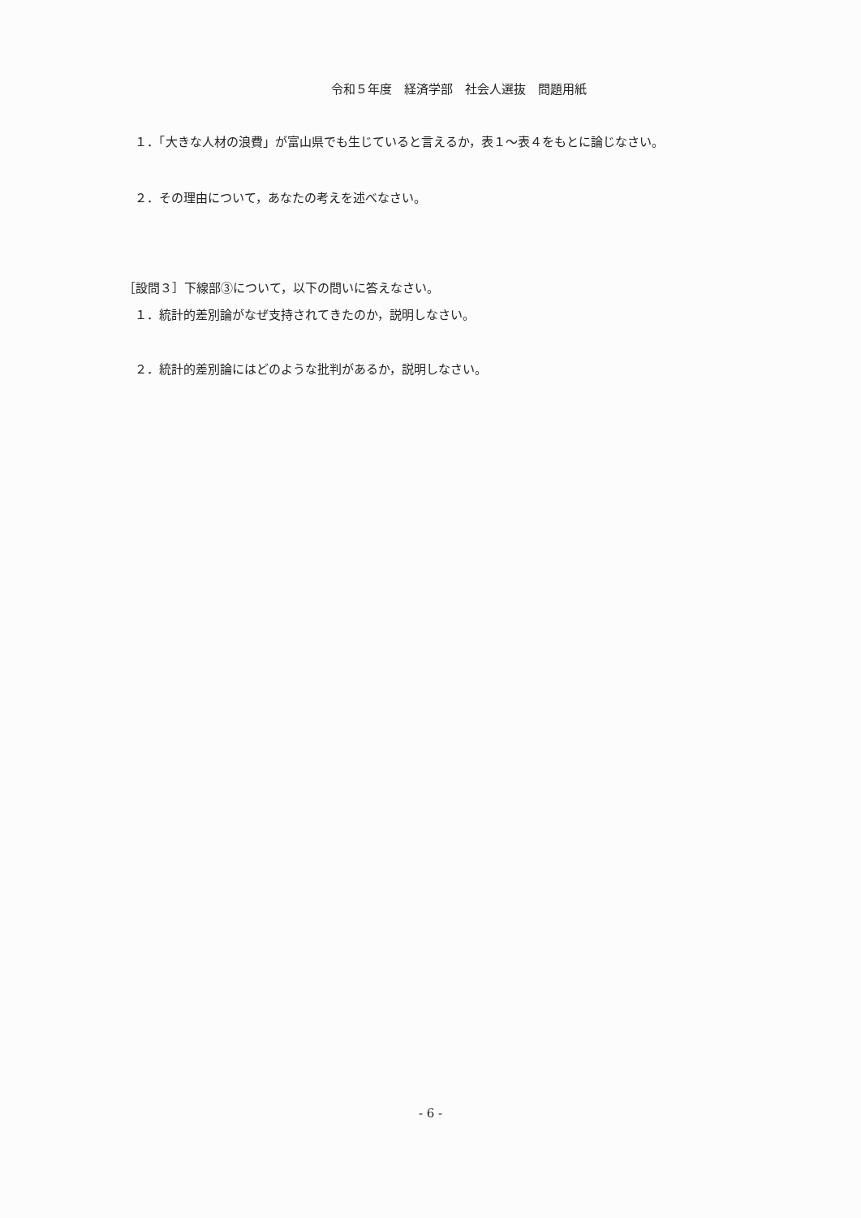令和５年度　経済学部　社会人選抜　問題用紙
１．「大きな人材の浪費」が富山県でも生じていると言えるか，表１～表４をもとに論じなさい。
２．その理由について，あなたの考えを述べなさい。
［設問３］下線部③について，以下の問いに答えなさい。
１．統計的差別論がなぜ支持されてきたのか，説明しなさい。
２．統計的差別論にはどのような批判があるか，説明しなさい。
- 6 -